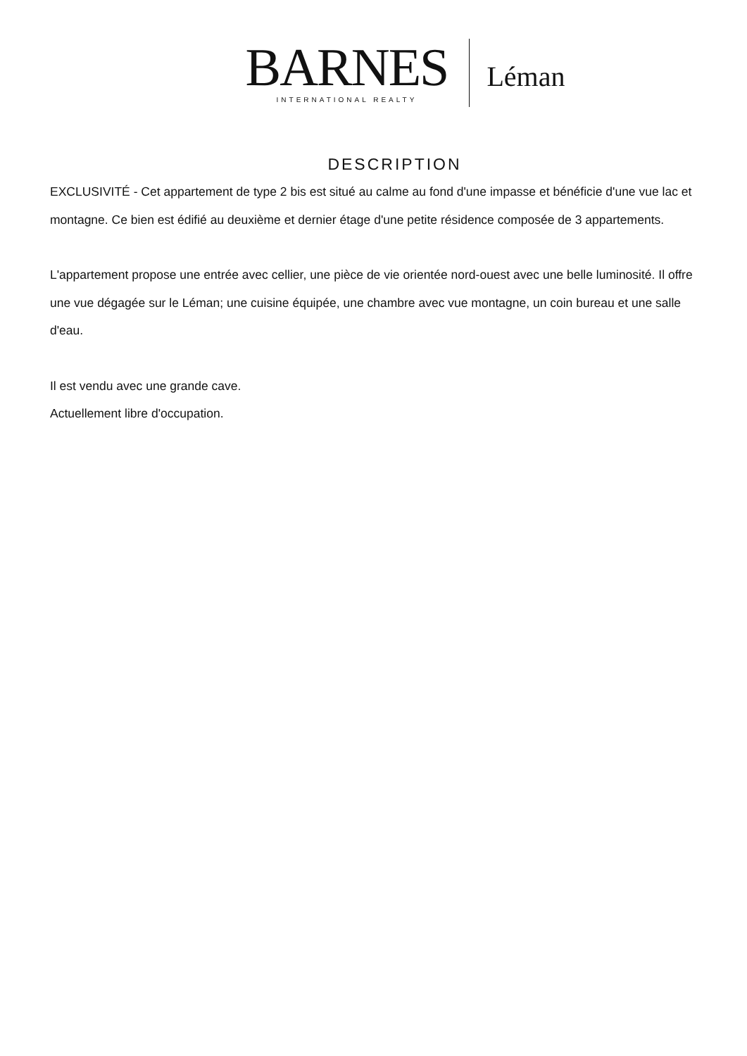BARNES
INTERNATIONAL REALTY
Léman
DESCRIPTION
EXCLUSIVITÉ - Cet appartement de type 2 bis est situé au calme au fond d'une impasse et bénéficie d'une vue lac et montagne. Ce bien est édifié au deuxième et dernier étage d'une petite résidence composée de 3 appartements.
L'appartement propose une entrée avec cellier, une pièce de vie orientée nord-ouest avec une belle luminosité. Il offre une vue dégagée sur le Léman; une cuisine équipée, une chambre avec vue montagne, un coin bureau et une salle d'eau.
Il est vendu avec une grande cave.
Actuellement libre d'occupation.